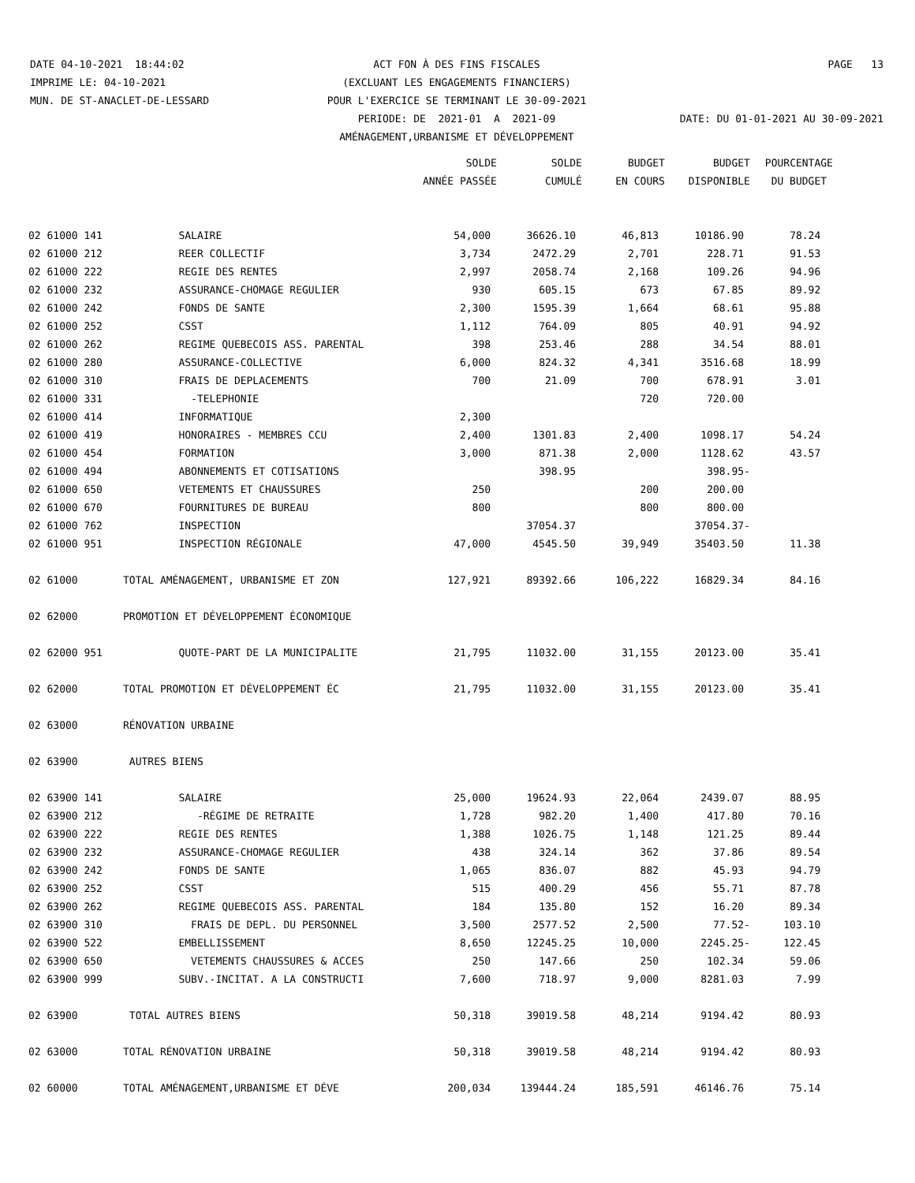DATE 04-10-2021 18:44:02
ACT FON À DES FINS FISCALES
PAGE 13
IMPRIME LE: 04-10-2021
(EXCLUANT LES ENGAGEMENTS FINANCIERS)
MUN. DE ST-ANACLET-DE-LESSARD
POUR L'EXERCICE SE TERMINANT LE 30-09-2021
PERIODE: DE 2021-01 A 2021-09
DATE: DU 01-01-2021 AU 30-09-2021
AMÉNAGEMENT,URBANISME ET DÉVELOPPEMENT
| | | SOLDE | SOLDE | BUDGET | BUDGET | POURCENTAGE |
| --- | --- | --- | --- | --- | --- | --- |
| | | ANNÉE PASSÉE | CUMULÉ | EN COURS | DISPONIBLE | DU BUDGET |
| 02 61000 141 | SALAIRE | 54,000 | 36626.10 | 46,813 | 10186.90 | 78.24 |
| 02 61000 212 | REER COLLECTIF | 3,734 | 2472.29 | 2,701 | 228.71 | 91.53 |
| 02 61000 222 | REGIE DES RENTES | 2,997 | 2058.74 | 2,168 | 109.26 | 94.96 |
| 02 61000 232 | ASSURANCE-CHOMAGE REGULIER | 930 | 605.15 | 673 | 67.85 | 89.92 |
| 02 61000 242 | FONDS DE SANTE | 2,300 | 1595.39 | 1,664 | 68.61 | 95.88 |
| 02 61000 252 | CSST | 1,112 | 764.09 | 805 | 40.91 | 94.92 |
| 02 61000 262 | REGIME QUEBECOIS ASS. PARENTAL | 398 | 253.46 | 288 | 34.54 | 88.01 |
| 02 61000 280 | ASSURANCE-COLLECTIVE | 6,000 | 824.32 | 4,341 | 3516.68 | 18.99 |
| 02 61000 310 | FRAIS DE DEPLACEMENTS | 700 | 21.09 | 700 | 678.91 | 3.01 |
| 02 61000 331 | -TELEPHONIE | | | 720 | 720.00 | |
| 02 61000 414 | INFORMATIQUE | 2,300 | | | | |
| 02 61000 419 | HONORAIRES - MEMBRES CCU | 2,400 | 1301.83 | 2,400 | 1098.17 | 54.24 |
| 02 61000 454 | FORMATION | 3,000 | 871.38 | 2,000 | 1128.62 | 43.57 |
| 02 61000 494 | ABONNEMENTS ET COTISATIONS | | 398.95 | | 398.95- | |
| 02 61000 650 | VETEMENTS ET CHAUSSURES | 250 | | 200 | 200.00 | |
| 02 61000 670 | FOURNITURES DE BUREAU | 800 | | 800 | 800.00 | |
| 02 61000 762 | INSPECTION | | 37054.37 | | 37054.37- | |
| 02 61000 951 | INSPECTION RÉGIONALE | 47,000 | 4545.50 | 39,949 | 35403.50 | 11.38 |
| 02 61000 | TOTAL AMÉNAGEMENT, URBANISME ET ZON | 127,921 | 89392.66 | 106,222 | 16829.34 | 84.16 |
| 02 62000 | PROMOTION ET DÉVELOPPEMENT ÉCONOMIQUE | | | | | |
| 02 62000 951 | QUOTE-PART DE LA MUNICIPALITE | 21,795 | 11032.00 | 31,155 | 20123.00 | 35.41 |
| 02 62000 | TOTAL PROMOTION ET DÉVELOPPEMENT ÉC | 21,795 | 11032.00 | 31,155 | 20123.00 | 35.41 |
| 02 63000 | RÉNOVATION URBAINE | | | | | |
| 02 63900 | AUTRES BIENS | | | | | |
| 02 63900 141 | SALAIRE | 25,000 | 19624.93 | 22,064 | 2439.07 | 88.95 |
| 02 63900 212 | -RÉGIME DE RETRAITE | 1,728 | 982.20 | 1,400 | 417.80 | 70.16 |
| 02 63900 222 | REGIE DES RENTES | 1,388 | 1026.75 | 1,148 | 121.25 | 89.44 |
| 02 63900 232 | ASSURANCE-CHOMAGE REGULIER | 438 | 324.14 | 362 | 37.86 | 89.54 |
| 02 63900 242 | FONDS DE SANTE | 1,065 | 836.07 | 882 | 45.93 | 94.79 |
| 02 63900 252 | CSST | 515 | 400.29 | 456 | 55.71 | 87.78 |
| 02 63900 262 | REGIME QUEBECOIS ASS. PARENTAL | 184 | 135.80 | 152 | 16.20 | 89.34 |
| 02 63900 310 | FRAIS DE DEPL. DU PERSONNEL | 3,500 | 2577.52 | 2,500 | 77.52- | 103.10 |
| 02 63900 522 | EMBELLISSEMENT | 8,650 | 12245.25 | 10,000 | 2245.25- | 122.45 |
| 02 63900 650 | VETEMENTS CHAUSSURES & ACCES | 250 | 147.66 | 250 | 102.34 | 59.06 |
| 02 63900 999 | SUBV.-INCITAT. A LA CONSTRUCTI | 7,600 | 718.97 | 9,000 | 8281.03 | 7.99 |
| 02 63900 | TOTAL AUTRES BIENS | 50,318 | 39019.58 | 48,214 | 9194.42 | 80.93 |
| 02 63000 | TOTAL RÉNOVATION URBAINE | 50,318 | 39019.58 | 48,214 | 9194.42 | 80.93 |
| 02 60000 | TOTAL AMÉNAGEMENT,URBANISME ET DÉVE | 200,034 | 139444.24 | 185,591 | 46146.76 | 75.14 |